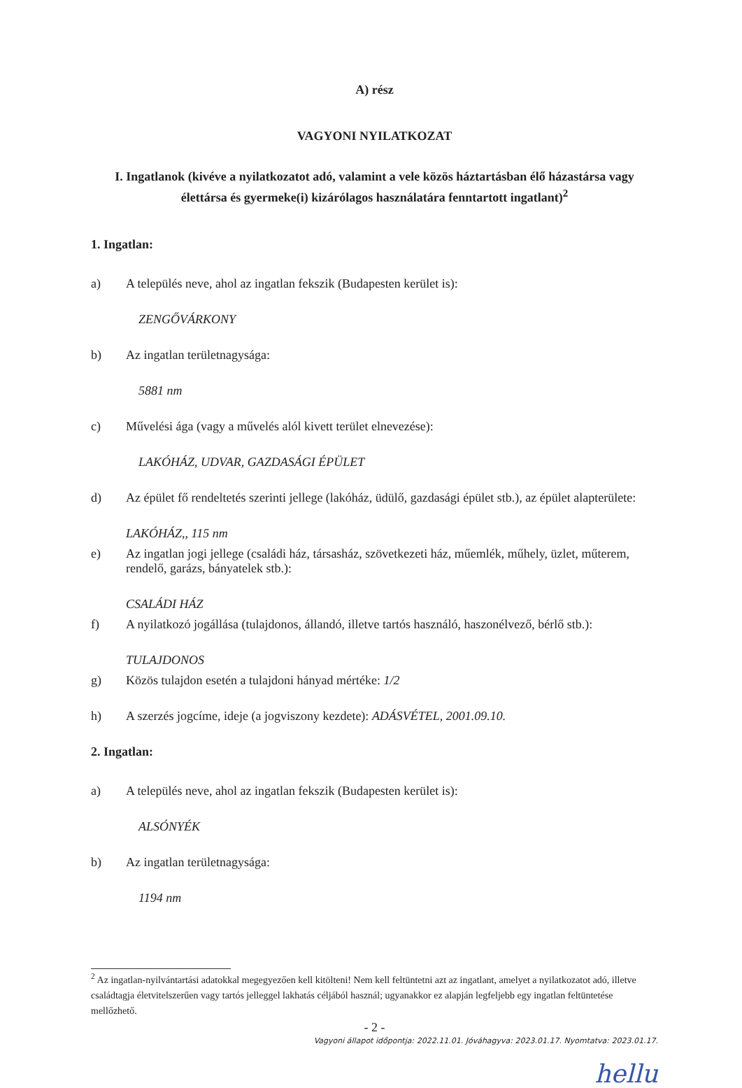A) rész
VAGYONI NYILATKOZAT
I. Ingatlanok (kivéve a nyilatkozatot adó, valamint a vele közös háztartásban élő házastársa vagy élettársa és gyermeke(i) kizárólagos használatára fenntartott ingatlant)<sup>2</sup>
1. Ingatlan:
a) A település neve, ahol az ingatlan fekszik (Budapesten kerület is):
ZENGŐVÁRKONY
b) Az ingatlan területnagysága:
5881 nm
c) Művelési ága (vagy a művelés alól kivett terület elnevezése):
LAKÓHÁZ, UDVAR, GAZDASÁGI ÉPÜLET
d) Az épület fő rendeltetés szerinti jellege (lakóház, üdülő, gazdasági épület stb.), az épület alapterülete:
LAKÓHÁZ,, 115 nm
e) Az ingatlan jogi jellege (családi ház, társasház, szövetkezeti ház, műemlék, műhely, üzlet, műterem, rendelő, garázs, bányatelek stb.):
CSALÁDI HÁZ
f) A nyilatkozó jogállása (tulajdonos, állandó, illetve tartós használó, haszonélvező, bérlő stb.):
TULAJDONOS
g) Közös tulajdon esetén a tulajdoni hányad mértéke: 1/2
h) A szerzés jogcíme, ideje (a jogviszony kezdete): ADÁSVÉTEL, 2001.09.10.
2. Ingatlan:
a) A település neve, ahol az ingatlan fekszik (Budapesten kerület is):
ALSÓNYÉK
b) Az ingatlan területnagysága:
1194 nm
<sup>2</sup> Az ingatlan-nyilvántartási adatokkal megegyezően kell kitölteni! Nem kell feltüntetni azt az ingatlant, amelyet a nyilatkozatot adó, illetve családtagja életvitelszerűen vagy tartós jelleggel lakhatás céljából használ; ugyanakkor ez alapján legfeljebb egy ingatlan feltüntetése mellőzhető.
- 2 -
Vagyoni állapot időpontja: 2022.11.01. Jóváhagyva: 2023.01.17. Nyomtatva: 2023.01.17.
hellu